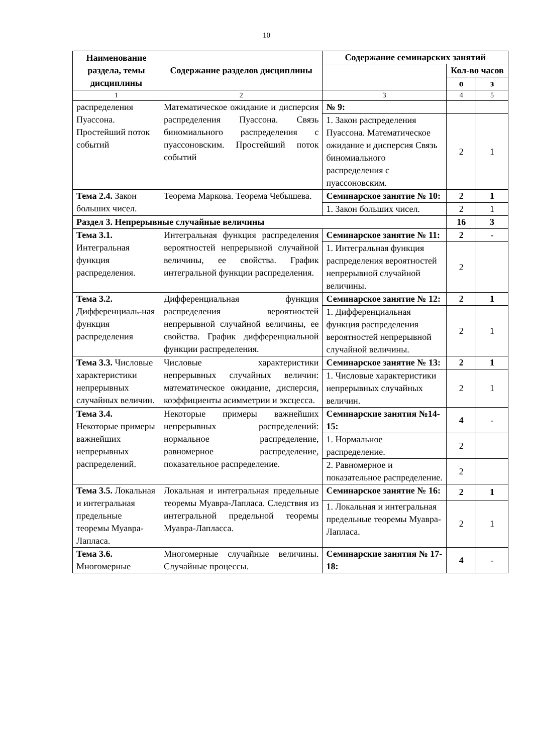10
| Наименование раздела, темы дисциплины | Содержание разделов дисциплины | Содержание семинарских занятий | | |
| --- | --- | --- | --- | --- |
| | | | Кол-во часов | |
| | | | о | з |
| 1 | 2 | 3 | 4 | 5 |
| распределения Пуассона. Простейший поток событий | Математическое ожидание и дисперсия распределения Пуассона. Связь биномиального распределения с пуассоновским. Простейший поток событий | № 9: | | |
| | | 1. Закон распределения Пуассона. Математическое ожидание и дисперсия Связь биномиального распределения с пуассоновским. | 2 | 1 |
| Тема 2.4. Закон больших чисел. | Теорема Маркова. Теорема Чебышева. | Семинарское занятие № 10: | 2 | 1 |
| | | 1. Закон больших чисел. | 2 | 1 |
| Раздел 3. Непрерывные случайные величины | | | 16 | 3 |
| Тема 3.1. Интегральная функция распределения. | Интегральная функция распределения вероятностей непрерывной случайной величины, ее свойства. График интегральной функции распределения. | Семинарское занятие № 11: | 2 | - |
| | | 1. Интегральная функция распределения вероятностей непрерывной случайной величины. | 2 | |
| Тема 3.2. Дифференциаль-ная функция распределения | Дифференциальная функция распределения вероятностей непрерывной случайной величины, ее свойства. График дифференциальной функции распределения. | Семинарское занятие № 12: | 2 | 1 |
| | | 1. Дифференциальная функция распределения вероятностей непрерывной случайной величины. | 2 | 1 |
| Тема 3.3. Числовые характеристики непрерывных случайных величин. | Числовые характеристики непрерывных случайных величин: математическое ожидание, дисперсия, коэффициенты асимметрии и эксцесса. | Семинарское занятие № 13: | 2 | 1 |
| | | 1. Числовые характеристики непрерывных случайных величин. | 2 | 1 |
| Тема 3.4. Некоторые примеры важнейших непрерывных распределений. | Некоторые примеры важнейших непрерывных распределений: нормальное распределение, равномерное распределение, показательное распределение. | Семинарские занятия №14-15: | 4 | - |
| | | 1. Нормальное распределение. | 2 | |
| | | 2. Равномерное и показательное распределение. | 2 | |
| Тема 3.5. Локальная и интегральная предельные теоремы Муавра-Лапласа. | Локальная и интегральная предельные теоремы Муавра-Лапласа. Следствия из интегральной предельной теоремы Муавра-Лапласса. | Семинарское занятие № 16: | 2 | 1 |
| | | 1. Локальная и интегральная предельные теоремы Муавра-Лапласа. | 2 | 1 |
| Тема 3.6. Многомерные | Многомерные случайные величины. Случайные процессы. | Семинарские занятия № 17-18: | 4 | - |